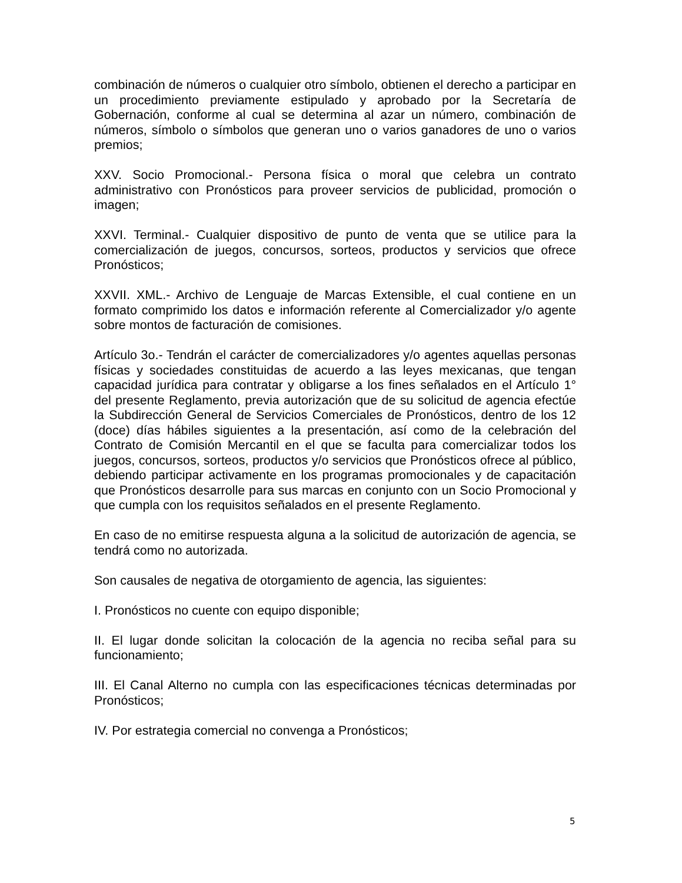combinación de números o cualquier otro símbolo, obtienen el derecho a participar en un procedimiento previamente estipulado y aprobado por la Secretaría de Gobernación, conforme al cual se determina al azar un número, combinación de números, símbolo o símbolos que generan uno o varios ganadores de uno o varios premios;
XXV. Socio Promocional.- Persona física o moral que celebra un contrato administrativo con Pronósticos para proveer servicios de publicidad, promoción o imagen;
XXVI. Terminal.- Cualquier dispositivo de punto de venta que se utilice para la comercialización de juegos, concursos, sorteos, productos y servicios que ofrece Pronósticos;
XXVII. XML.- Archivo de Lenguaje de Marcas Extensible, el cual contiene en un formato comprimido los datos e información referente al Comercializador y/o agente sobre montos de facturación de comisiones.
Artículo 3o.- Tendrán el carácter de comercializadores y/o agentes aquellas personas físicas y sociedades constituidas de acuerdo a las leyes mexicanas, que tengan capacidad jurídica para contratar y obligarse a los fines señalados en el Artículo 1° del presente Reglamento, previa autorización que de su solicitud de agencia efectúe la Subdirección General de Servicios Comerciales de Pronósticos, dentro de los 12 (doce) días hábiles siguientes a la presentación, así como de la celebración del Contrato de Comisión Mercantil en el que se faculta para comercializar todos los juegos, concursos, sorteos, productos y/o servicios que Pronósticos ofrece al público, debiendo participar activamente en los programas promocionales y de capacitación que Pronósticos desarrolle para sus marcas en conjunto con un Socio Promocional y que cumpla con los requisitos señalados en el presente Reglamento.
En caso de no emitirse respuesta alguna a la solicitud de autorización de agencia, se tendrá como no autorizada.
Son causales de negativa de otorgamiento de agencia, las siguientes:
I. Pronósticos no cuente con equipo disponible;
II. El lugar donde solicitan la colocación de la agencia no reciba señal para su funcionamiento;
III. El Canal Alterno no cumpla con las especificaciones técnicas determinadas por Pronósticos;
IV. Por estrategia comercial no convenga a Pronósticos;
5